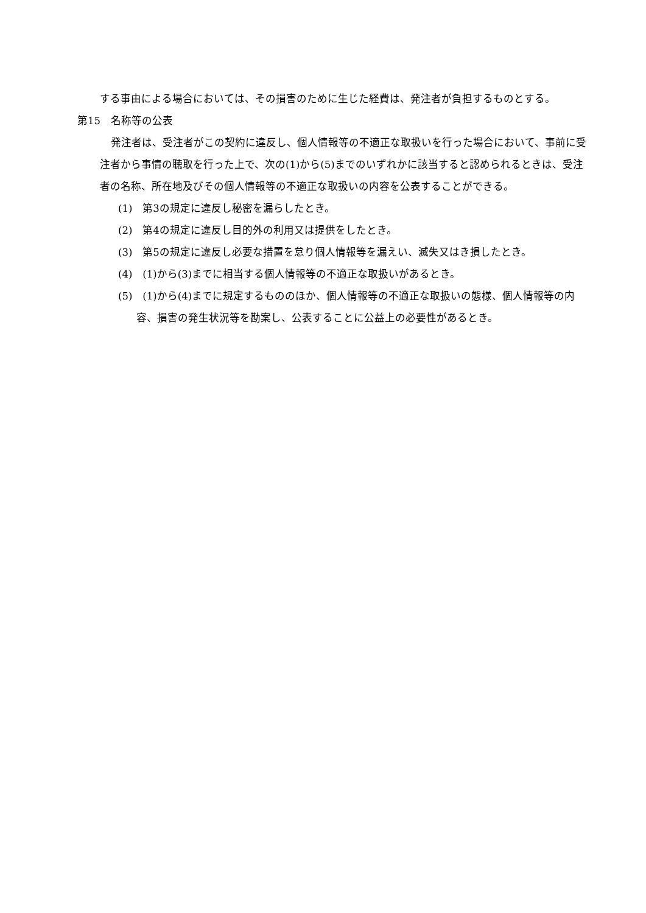する事由による場合においては、その損害のために生じた経費は、発注者が負担するものとする。
第15　名称等の公表
発注者は、受注者がこの契約に違反し、個人情報等の不適正な取扱いを行った場合において、事前に受注者から事情の聴取を行った上で、次の(1)から(5)までのいずれかに該当すると認められるときは、受注者の名称、所在地及びその個人情報等の不適正な取扱いの内容を公表することができる。
(1)　第3の規定に違反し秘密を漏らしたとき。
(2)　第4の規定に違反し目的外の利用又は提供をしたとき。
(3)　第5の規定に違反し必要な措置を怠り個人情報等を漏えい、滅失又はき損したとき。
(4)　(1)から(3)までに相当する個人情報等の不適正な取扱いがあるとき。
(5)　(1)から(4)までに規定するもののほか、個人情報等の不適正な取扱いの態様、個人情報等の内容、損害の発生状況等を勘案し、公表することに公益上の必要性があるとき。